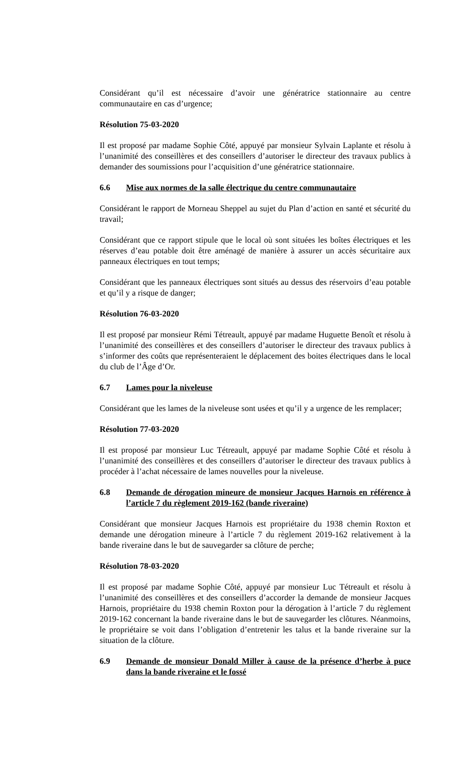Considérant qu’il est nécessaire d’avoir une génératrice stationnaire au centre communautaire en cas d’urgence;
Résolution 75-03-2020
Il est proposé par madame Sophie Côté, appuyé par monsieur Sylvain Laplante et résolu à l’unanimité des conseillères et des conseillers d’autoriser le directeur des travaux publics à demander des soumissions pour l’acquisition d’une génératrice stationnaire.
6.6 Mise aux normes de la salle électrique du centre communautaire
Considérant le rapport de Morneau Sheppel au sujet du Plan d’action en santé et sécurité du travail;
Considérant que ce rapport stipule que le local où sont situées les boîtes électriques et les réserves d’eau potable doit être aménagé de manière à assurer un accès sécuritaire aux panneaux électriques en tout temps;
Considérant que les panneaux électriques sont situés au dessus des réservoirs d’eau potable et qu’il y a risque de danger;
Résolution 76-03-2020
Il est proposé par monsieur Rémi Tétreault, appuyé par madame Huguette Benoît et résolu à l’unanimité des conseillères et des conseillers d’autoriser le directeur des travaux publics à s’informer des coûts que représenteraient le déplacement des boites électriques dans le local du club de l’Âge d’Or.
6.7 Lames pour la niveleuse
Considérant que les lames de la niveleuse sont usées et qu’il y a urgence de les remplacer;
Résolution 77-03-2020
Il est proposé par monsieur Luc Tétreault, appuyé par madame Sophie Côté et résolu à l’unanimité des conseillères et des conseillers d’autoriser le directeur des travaux publics à procéder à l’achat nécessaire de lames nouvelles pour la niveleuse.
6.8 Demande de dérogation mineure de monsieur Jacques Harnois en référence à l’article 7 du règlement 2019-162 (bande riveraine)
Considérant que monsieur Jacques Harnois est propriétaire du 1938 chemin Roxton et demande une dérogation mineure à l’article 7 du règlement 2019-162 relativement à la bande riveraine dans le but de sauvegarder sa clôture de perche;
Résolution 78-03-2020
Il est proposé par madame Sophie Côté, appuyé par monsieur Luc Tétreault et résolu à l’unanimité des conseillères et des conseillers d’accorder la demande de monsieur Jacques Harnois, propriétaire du 1938 chemin Roxton pour la dérogation à l’article 7 du règlement 2019-162 concernant la bande riveraine dans le but de sauvegarder les clôtures. Néanmoins, le propriétaire se voit dans l’obligation d’entretenir les talus et la bande riveraine sur la situation de la clôture.
6.9 Demande de monsieur Donald Miller à cause de la présence d’herbe à puce dans la bande riveraine et le fossé